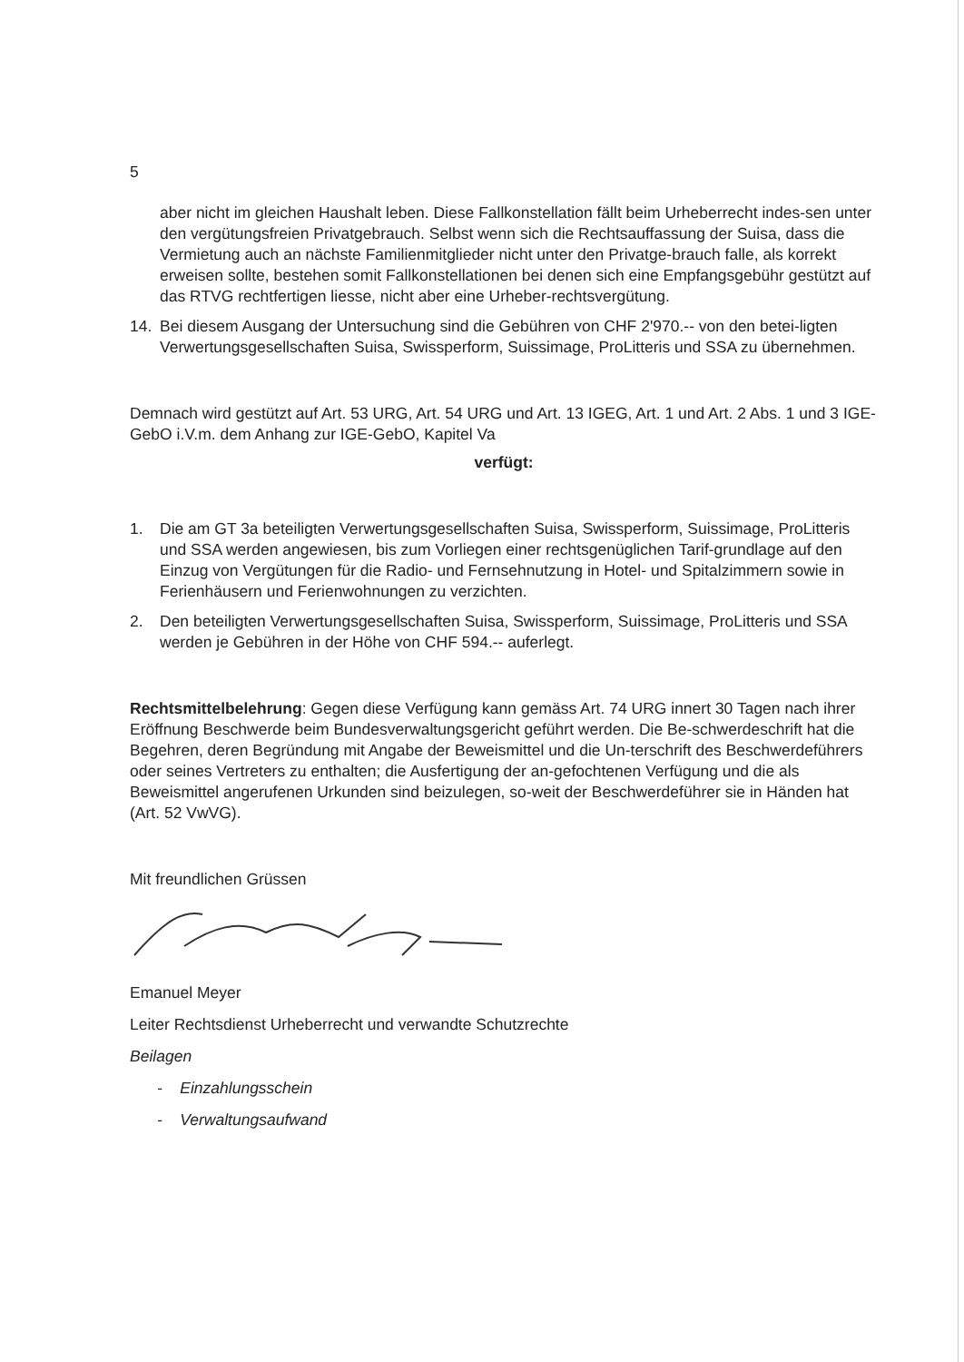5
aber nicht im gleichen Haushalt leben. Diese Fallkonstellation fällt beim Urheberrecht indes-sen unter den vergütungsfreien Privatgebrauch. Selbst wenn sich die Rechtsauffassung der Suisa, dass die Vermietung auch an nächste Familienmitglieder nicht unter den Privatge-brauch falle, als korrekt erweisen sollte, bestehen somit Fallkonstellationen bei denen sich eine Empfangsgebühr gestützt auf das RTVG rechtfertigen liesse, nicht aber eine Urheber-rechtsvergütung.
14. Bei diesem Ausgang der Untersuchung sind die Gebühren von CHF 2'970.-- von den betei-ligten Verwertungsgesellschaften Suisa, Swissperform, Suissimage, ProLitteris und SSA zu übernehmen.
Demnach wird gestützt auf Art. 53 URG, Art. 54 URG und Art. 13 IGEG, Art. 1 und Art. 2 Abs. 1 und 3 IGE-GebO i.V.m. dem Anhang zur IGE-GebO, Kapitel Va
verfügt:
1. Die am GT 3a beteiligten Verwertungsgesellschaften Suisa, Swissperform, Suissimage, ProLitteris und SSA werden angewiesen, bis zum Vorliegen einer rechtsgenüglichen Tarif-grundlage auf den Einzug von Vergütungen für die Radio- und Fernsehnutzung in Hotel- und Spitalzimmern sowie in Ferienhäusern und Ferienwohnungen zu verzichten.
2. Den beteiligten Verwertungsgesellschaften Suisa, Swissperform, Suissimage, ProLitteris und SSA werden je Gebühren in der Höhe von CHF 594.-- auferlegt.
Rechtsmittelbelehrung: Gegen diese Verfügung kann gemäss Art. 74 URG innert 30 Tagen nach ihrer Eröffnung Beschwerde beim Bundesverwaltungsgericht geführt werden. Die Be-schwerdeschrift hat die Begehren, deren Begründung mit Angabe der Beweismittel und die Un-terschrift des Beschwerdeführers oder seines Vertreters zu enthalten; die Ausfertigung der an-gefochtenen Verfügung und die als Beweismittel angerufenen Urkunden sind beizulegen, so-weit der Beschwerdeführer sie in Händen hat (Art. 52 VwVG).
Mit freundlichen Grüssen
Emanuel Meyer
Leiter Rechtsdienst Urheberrecht und verwandte Schutzrechte
Beilagen
- Einzahlungsschein
- Verwaltungsaufwand